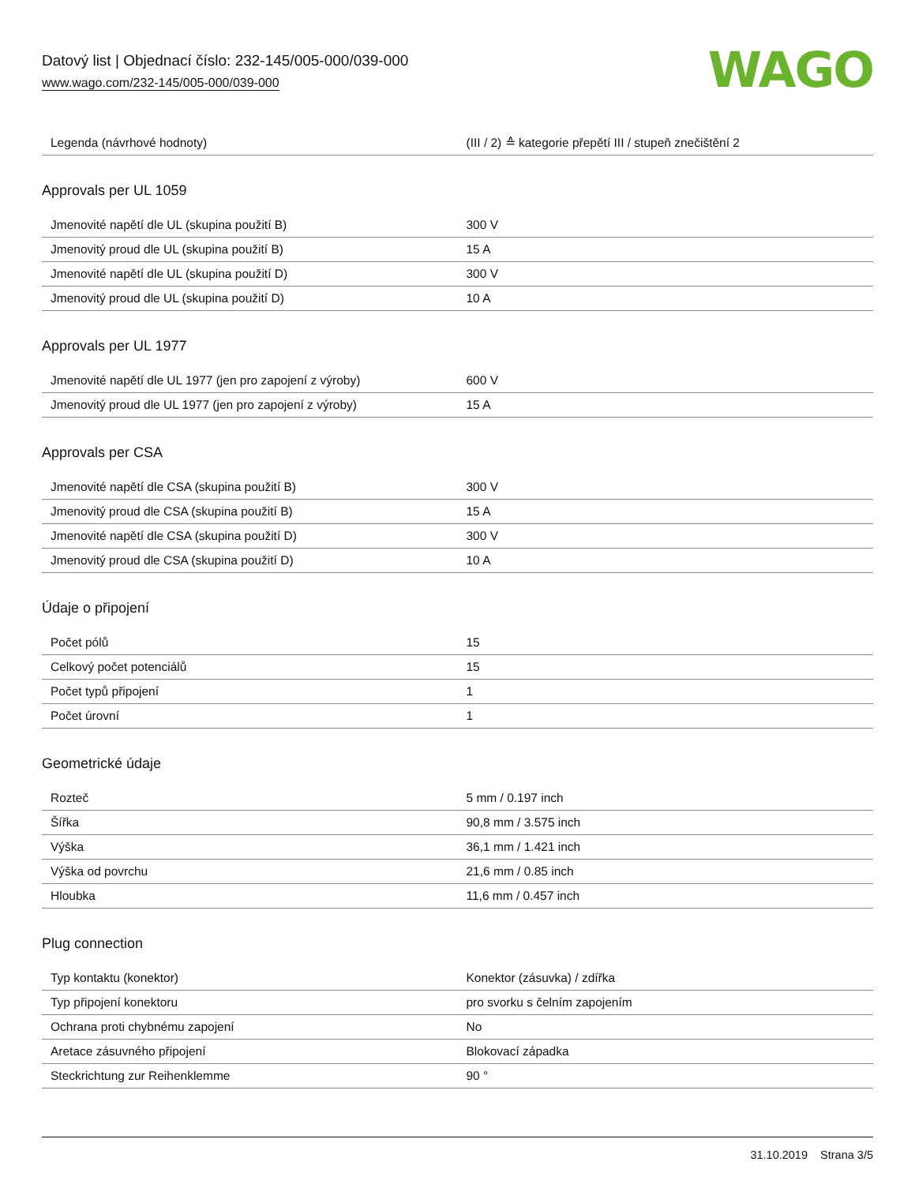Datový list | Objednací číslo: 232-145/005-000/039-000
www.wago.com/232-145/005-000/039-000
WAGO
| Legenda (návrhové hodnoty) | (III / 2) ≙ kategorie přepětí III / stupeň znečištění 2 |
Approvals per UL 1059
| Jmenovité napětí dle UL (skupina použití B) | 300 V |
| Jmenovitý proud dle UL (skupina použití B) | 15 A |
| Jmenovité napětí dle UL (skupina použití D) | 300 V |
| Jmenovitý proud dle UL (skupina použití D) | 10 A |
Approvals per UL 1977
| Jmenovité napětí dle UL 1977 (jen pro zapojení z výroby) | 600 V |
| Jmenovitý proud dle UL 1977 (jen pro zapojení z výroby) | 15 A |
Approvals per CSA
| Jmenovité napětí dle CSA (skupina použití B) | 300 V |
| Jmenovitý proud dle CSA (skupina použití B) | 15 A |
| Jmenovité napětí dle CSA (skupina použití D) | 300 V |
| Jmenovitý proud dle CSA (skupina použití D) | 10 A |
Údaje o připojení
| Počet pólů | 15 |
| Celkový počet potenciálů | 15 |
| Počet typů připojení | 1 |
| Počet úrovní | 1 |
Geometrické údaje
| Rozteč | 5 mm / 0.197 inch |
| Šířka | 90,8 mm / 3.575 inch |
| Výška | 36,1 mm / 1.421 inch |
| Výška od povrchu | 21,6 mm / 0.85 inch |
| Hloubka | 11,6 mm / 0.457 inch |
Plug connection
| Typ kontaktu (konektor) | Konektor (zásuvka) / zdířka |
| Typ připojení konektoru | pro svorku s čelním zapojením |
| Ochrana proti chybnému zapojení | No |
| Aretace zásuvného připojení | Blokovací západka |
| Steckrichtung zur Reihenklemme | 90 ° |
31.10.2019 Strana 3/5